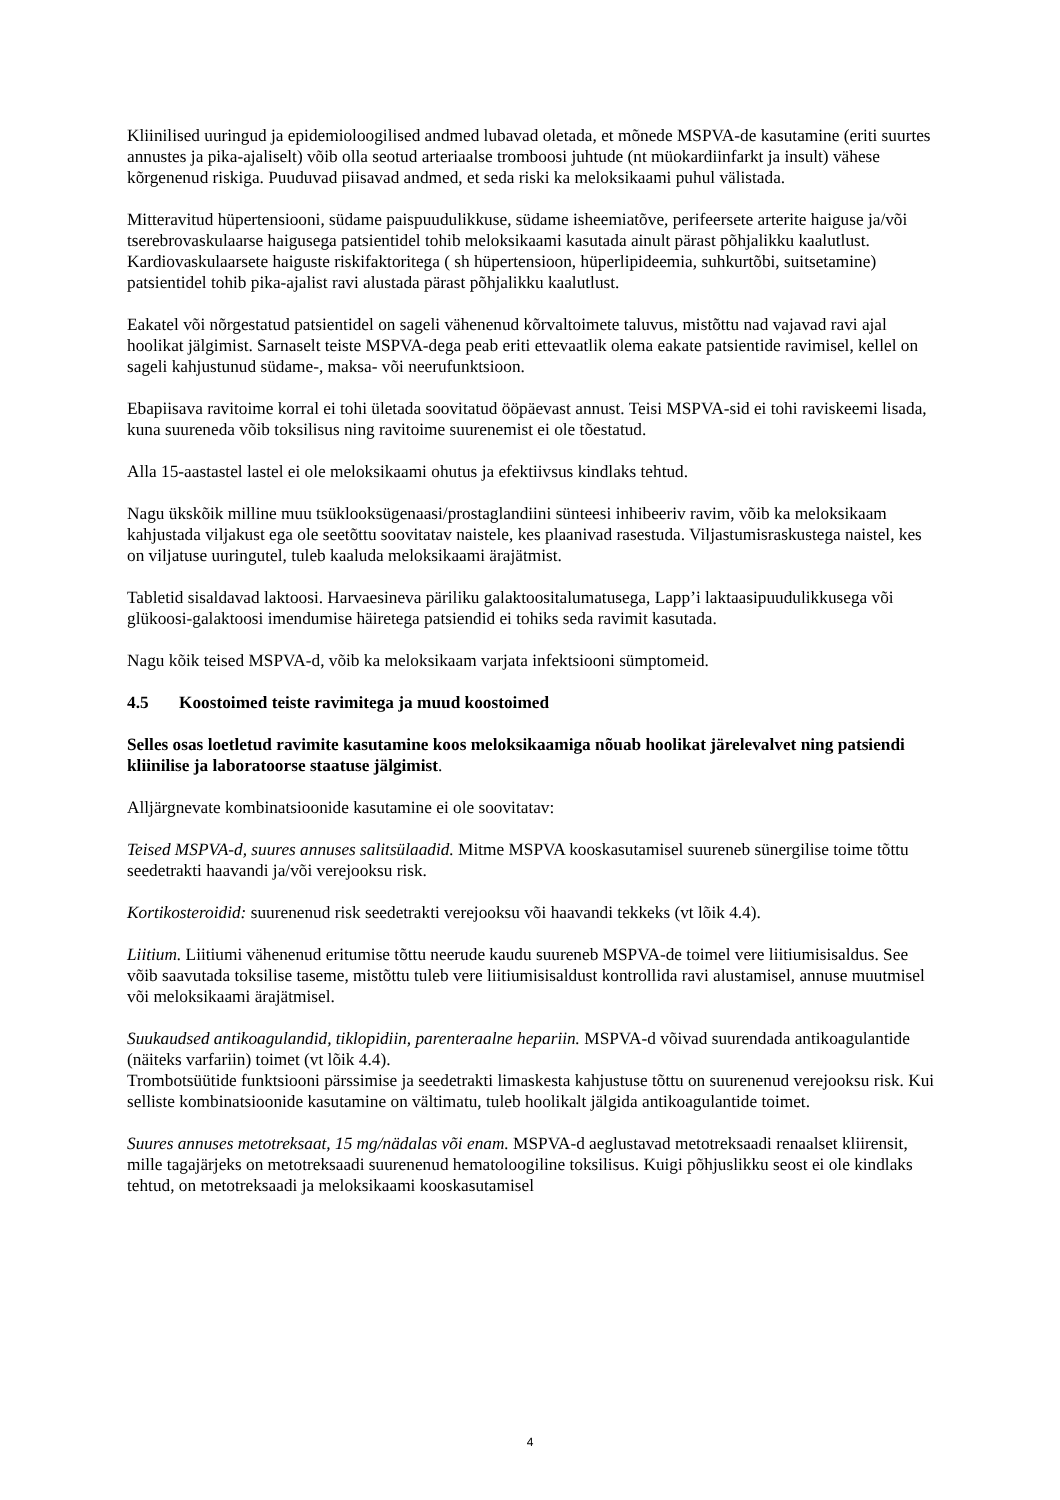Kliinilised uuringud ja epidemioloogilised andmed lubavad oletada, et mõnede MSPVA-de kasutamine (eriti suurtes annustes ja pika-ajaliselt) võib olla seotud arteriaalse tromboosi juhtude (nt müokardiinfarkt ja insult) vähese kõrgenenud riskiga. Puuduvad piisavad andmed, et seda riski ka meloksikaami puhul välistada.
Mitteravitud hüpertensiooni, südame paispuudulikkuse, südame isheemiatõve, perifeersete arterite haiguse ja/või tserebrovaskulaarse haigusega patsientidel tohib meloksikaami kasutada ainult pärast põhjalikku kaalutlust. Kardiovaskulaarsete haiguste riskifaktoritega ( sh hüpertensioon, hüperlipideemia, suhkurtõbi, suitsetamine) patsientidel tohib pika-ajalist ravi alustada pärast põhjalikku kaalutlust.
Eakatel või nõrgestatud patsientidel on sageli vähenenud kõrvaltoimete taluvus, mistõttu nad vajavad ravi ajal hoolikat jälgimist. Sarnaselt teiste MSPVA-dega peab eriti ettevaatlik olema eakate patsientide ravimisel, kellel on sageli kahjustunud südame-, maksa- või neerufunktsioon.
Ebapiisava ravitoime korral ei tohi ületada soovitatud ööpäevast annust. Teisi MSPVA-sid ei tohi raviskeemi lisada, kuna suureneda võib toksilisus ning ravitoime suurenemist ei ole tõestatud.
Alla 15-aastastel lastel ei ole meloksikaami ohutus ja efektiivsus kindlaks tehtud.
Nagu ükskõik milline muu tsüklooksügenaasi/prostaglandiini sünteesi inhibeeriv ravim, võib ka meloksikaam kahjustada viljakust ega ole seetõttu soovitatav naistele, kes plaanivad rasestuda. Viljastumisraskustega naistel, kes on viljatuse uuringutel, tuleb kaaluda meloksikaami ärajätmist.
Tabletid sisaldavad laktoosi. Harvaesineva päriliku galaktoositalumatusega, Lapp’i laktaasipuudulikkusega või glükoosi-galaktoosi imendumise häiretega patsiendid ei tohiks seda ravimit kasutada.
Nagu kõik teised MSPVA-d, võib ka meloksikaam varjata infektsiooni sümptomeid.
4.5 Koostoimed teiste ravimitega ja muud koostoimed
Selles osas loetletud ravimite kasutamine koos meloksikaamiga nõuab hoolikat järelevalvet ning patsiendi kliinilise ja laboratoorse staatuse jälgimist.
Alljärgnevate kombinatsioonide kasutamine ei ole soovitatav:
Teised MSPVA-d, suures annuses salitsülaadid. Mitme MSPVA kooskasutamisel suureneb sünergilise toime tõttu seedetrakti haavandi ja/või verejooksu risk.
Kortikosteroidid: suurenenud risk seedetrakti verejooksu või haavandi tekkeks (vt lõik 4.4).
Liitium. Liitiumi vähenenud eritumise tõttu neerude kaudu suureneb MSPVA-de toimel vere liitiumisisaldus. See võib saavutada toksilise taseme, mistõttu tuleb vere liitiumisisaldust kontrollida ravi alustamisel, annuse muutmisel või meloksikaami ärajätmisel.
Suukaudsed antikoagulandid, tiklopidiin, parenteraalne hepariin. MSPVA-d võivad suurendada antikoagulantide (näiteks varfariin) toimet (vt lõik 4.4).
Trombotsüütide funktsiooni pärssimise ja seedetrakti limaskesta kahjustuse tõttu on suurenenud verejooksu risk. Kui selliste kombinatsioonide kasutamine on vältimatu, tuleb hoolikalt jälgida antikoagulantide toimet.
Suures annuses metotreksaat, 15 mg/nädalas või enam. MSPVA-d aeglustavad metotreksaadi renaalset kliirensit, mille tagajärjeks on metotreksaadi suurenenud hematoloogiline toksilisus. Kuigi põhjuslikku seost ei ole kindlaks tehtud, on metotreksaadi ja meloksikaami kooskasutamisel
4